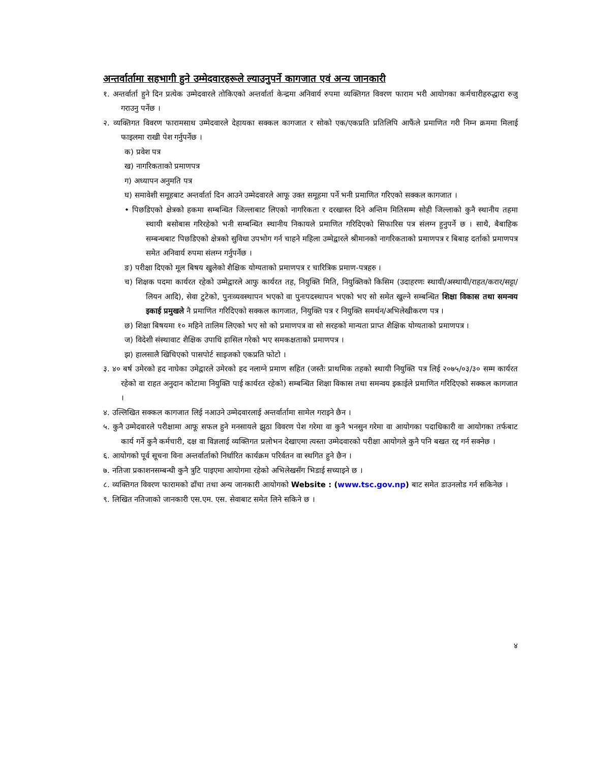अन्तर्वार्तामा सहभागी हुने उम्मेदवारहरूले ल्याउनुपर्ने कागजात एवं अन्य जानकारी
१. अन्तर्वार्ता हुने दिन प्रत्येक उम्मेदवारले तोकिएको अन्तर्वार्ता केन्द्रमा अनिवार्य रुपमा व्यक्तिगत विवरण फाराम भरी आयोगका कर्मचारीहरुद्धारा रुजु गराउनु पर्नेछ ।
२. व्यक्तिगत विवरण फारामसाथ उम्मेदवारले देहायका सक्कल कागजात र सोको एक/एकप्रति प्रतिलिपि आफैंले प्रमाणित गरी निम्न क्रममा मिलाई फाइलमा राखी पेश गर्नुपर्नेछ ।
क) प्रवेश पत्र
ख) नागरिकताको प्रमाणपत्र
ग) अध्यापन अनुमति पत्र
घ) समावेशी समूहबाट अन्तर्वार्ता दिन आउने उम्मेदवारले आफू उक्त समूहमा पर्ने भनी प्रमाणित गरिएको सक्कल कागजात ।
• पिछडिएको क्षेत्रको हकमा सम्बन्धित जिल्लाबाट लिएको नागरिकता र दरखास्त दिने अन्तिम मितिसम्म सोही जिल्लाको कुनै स्थानीय तहमा स्थायी बसोबास गरिरहेको भनी सम्बन्धित स्थानीय निकायले प्रमाणित गरिदिएको सिफारिस पत्र संलग्न हुनुपर्ने छ । साथै, बैबाहिक सम्बन्धबाट पिछडिएको क्षेत्रको सुविधा उपभोग गर्न चाहने महिला उम्मेद्वारले श्रीमानको नागरिकताको प्रमाणपत्र र बिबाह दर्ताको प्रमाणपत्र समेत अनिवार्य रुपमा संलग्न गर्नुपर्नेछ ।
ङ) परीक्षा दिएको मूल बिषय खुलेको शैक्षिक योग्यताको प्रमाणपत्र र चारित्रिक प्रमाण-पत्रहरु ।
च) शिक्षक पदमा कार्यरत रहेको उम्मेद्वारले आफु कार्यरत तह, नियुक्ति मिति, नियुक्तिको किसिम (उदाहरणः स्थायी/अस्थायी/राहत/करार/सट्टा/लियन आदि), सेवा टुटेको, पुनःव्यवस्थापन भएको वा पुनःपदस्थापन भएको भए सो समेत खुल्ने सम्बन्धित शिक्षा विकास तथा समन्वय इकाई प्रमुखले नै प्रमाणित गरिदिएको सक्कल कागजात, नियुक्ति पत्र र नियुक्ति समर्थन/अभिलेखीकरण पत्र ।
छ) शिक्षा बिषयमा १० महिने तालिम लिएको भए सो को प्रमाणपत्र वा सो सरहको मान्यता प्राप्त शैक्षिक योग्यताको प्रमाणपत्र ।
ज) विदेशी संस्थावाट शैक्षिक उपाधि हासिल गरेको भए समकक्षताको प्रमाणपत्र ।
झ) हालसालै खिचिएको पासपोर्ट साइजको एकप्रति फोटो ।
३. ४० बर्ष उमेरको हद नाघेका उमेद्वारले उमेरको हद नलाग्ने प्रमाण सहित (जस्तैः प्राथमिक तहको स्थायी नियुक्ति पत्र लिई २०७५/०३/३० सम्म कार्यरत रहेको वा राहत अनुदान कोटामा नियुक्ति पाई कार्यरत रहेको) सम्बन्धित शिक्षा विकास तथा समन्वय इकाईले प्रमाणित गरिदिएको सक्कल कागजात ।
४. उल्लिखित सक्कल कागजात लिई नआउने उम्मेदवारलाई अन्तर्वार्तामा सामेल गराइने छैन ।
५. कुनै उम्मेदवारले परीक्षामा आफू सफल हुने मनसायले झुठा विवरण पेश गरेमा वा कुनै भनसुन गरेमा वा आयोगका पदाधिकारी वा आयोगका तर्फबाट कार्य गर्ने कुनै कर्मचारी, दक्ष वा विज्ञलाई व्यक्तिगत प्रलोभन देखाएमा त्यस्ता उम्मेदवारको परीक्षा आयोगले कुनै पनि बखत रद्द गर्न सक्नेछ ।
६. आयोगको पूर्व सूचना विना अन्तर्वार्ताको निर्धारित कार्यक्रम परिर्वतन वा स्थगित हुने छैन ।
७. नतिजा प्रकाशनसम्बन्धी कुनै त्रुटि पाइएमा आयोगमा रहेको अभिलेखसँग भिडाई सच्याइने छ ।
८. व्यक्तिगत विवरण फारामको ढाँचा तथा अन्य जानकारी आयोगको Website : (www.tsc.gov.np) बाट समेत डाउनलोड गर्न सकिनेछ ।
९. लिखित नतिजाको जानकारी एस.एम. एस. सेवाबाट समेत लिने सकिने छ ।
४